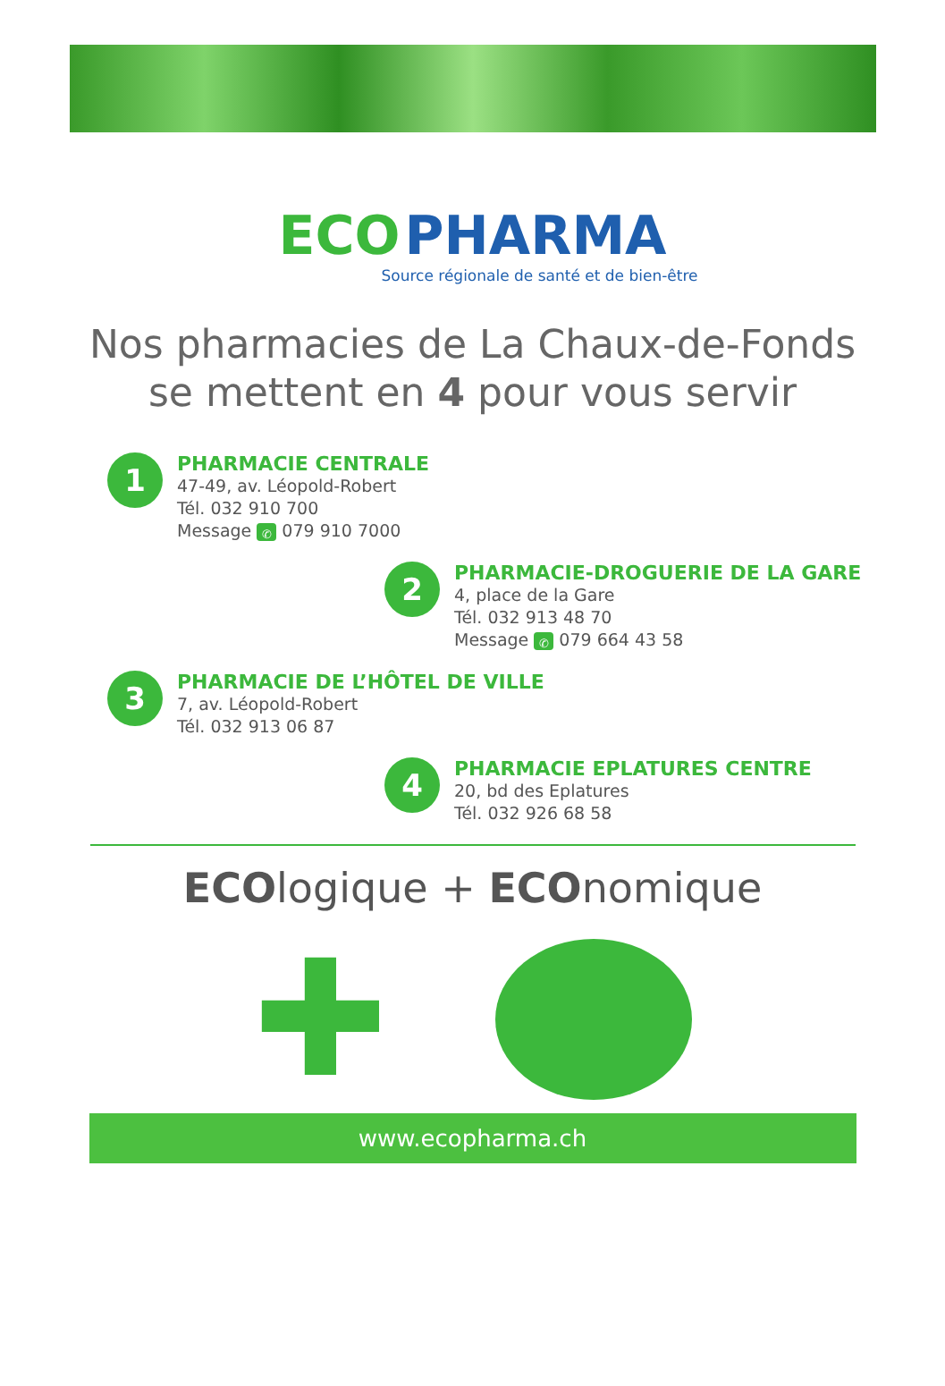ECO PHARMA
Source régionale de santé et de bien-être
Nos pharmacies de La Chaux-de-Fonds
se mettent en 4 pour vous servir
1
PHARMACIE CENTRALE
47-49, av. Léopold-Robert
Tél. 032 910 700
Message ✆ 079 910 7000
2
PHARMACIE-DROGUERIE DE LA GARE
4, place de la Gare
Tél. 032 913 48 70
Message ✆ 079 664 43 58
3
PHARMACIE DE L’HÔTEL DE VILLE
7, av. Léopold-Robert
Tél. 032 913 06 87
4
PHARMACIE EPLATURES CENTRE
20, bd des Eplatures
Tél. 032 926 68 58
ECOlogique + ECOnomique
✚
www.ecopharma.ch